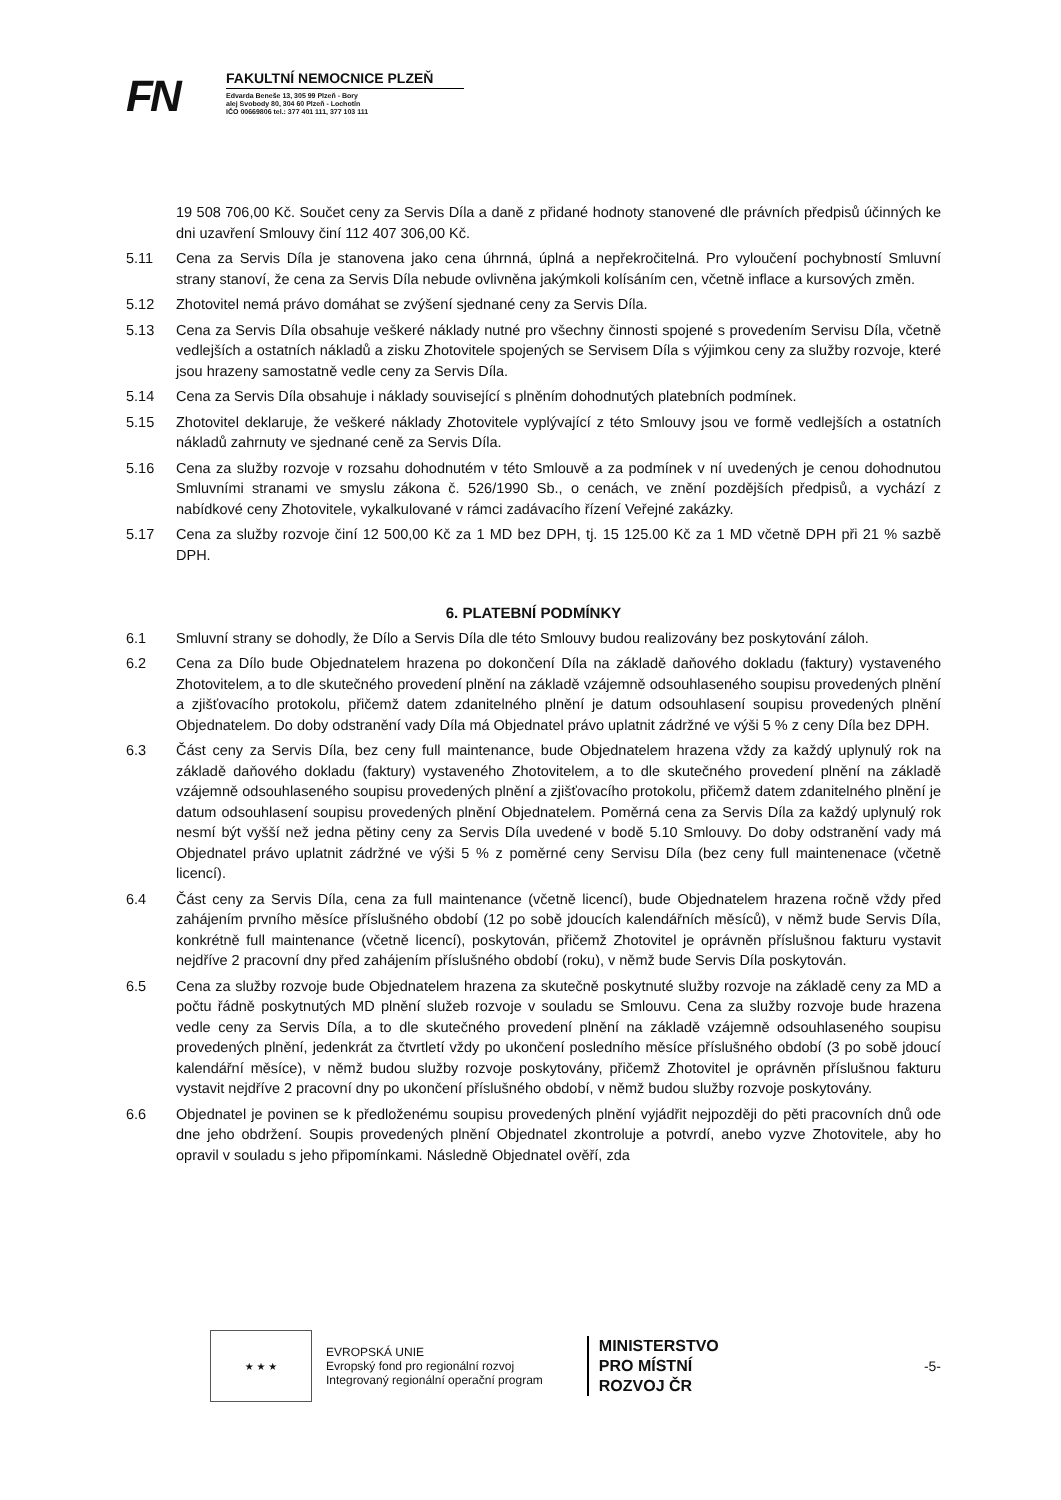FN
FAKULTNÍ NEMOCNICE PLZEŇ
Edvarda Beneše 13, 305 99 Plzeň - Bory
alej Svobody 80, 304 60 Plzeň - Lochotín
IČO 00669806 tel.: 377 401 111, 377 103 111
19 508 706,00 Kč. Součet ceny za Servis Díla a daně z přidané hodnoty stanovené dle právních předpisů účinných ke dni uzavření Smlouvy činí 112 407 306,00 Kč.
5.11 Cena za Servis Díla je stanovena jako cena úhrnná, úplná a nepřekročitelná. Pro vyloučení pochybností Smluvní strany stanoví, že cena za Servis Díla nebude ovlivněna jakýmkoli kolísáním cen, včetně inflace a kursových změn.
5.12 Zhotovitel nemá právo domáhat se zvýšení sjednané ceny za Servis Díla.
5.13 Cena za Servis Díla obsahuje veškeré náklady nutné pro všechny činnosti spojené s provedením Servisu Díla, včetně vedlejších a ostatních nákladů a zisku Zhotovitele spojených se Servisem Díla s výjimkou ceny za služby rozvoje, které jsou hrazeny samostatně vedle ceny za Servis Díla.
5.14 Cena za Servis Díla obsahuje i náklady související s plněním dohodnutých platebních podmínek.
5.15 Zhotovitel deklaruje, že veškeré náklady Zhotovitele vyplývající z této Smlouvy jsou ve formě vedlejších a ostatních nákladů zahrnuty ve sjednané ceně za Servis Díla.
5.16 Cena za služby rozvoje v rozsahu dohodnutém v této Smlouvě a za podmínek v ní uvedených je cenou dohodnutou Smluvními stranami ve smyslu zákona č. 526/1990 Sb., o cenách, ve znění pozdějších předpisů, a vychází z nabídkové ceny Zhotovitele, vykalkulované v rámci zadávacího řízení Veřejné zakázky.
5.17 Cena za služby rozvoje činí 12 500,00 Kč za 1 MD bez DPH, tj. 15 125.00 Kč za 1 MD včetně DPH při 21 % sazbě DPH.
6. PLATEBNÍ PODMÍNKY
6.1 Smluvní strany se dohodly, že Dílo a Servis Díla dle této Smlouvy budou realizovány bez poskytování záloh.
6.2 Cena za Dílo bude Objednatelem hrazena po dokončení Díla na základě daňového dokladu (faktury) vystaveného Zhotovitelem, a to dle skutečného provedení plnění na základě vzájemně odsouhlaseného soupisu provedených plnění a zjišťovacího protokolu, přičemž datem zdanitelného plnění je datum odsouhlasení soupisu provedených plnění Objednatelem. Do doby odstranění vady Díla má Objednatel právo uplatnit zádržné ve výši 5 % z ceny Díla bez DPH.
6.3 Část ceny za Servis Díla, bez ceny full maintenance, bude Objednatelem hrazena vždy za každý uplynulý rok na základě daňového dokladu (faktury) vystaveného Zhotovitelem, a to dle skutečného provedení plnění na základě vzájemně odsouhlaseného soupisu provedených plnění a zjišťovacího protokolu, přičemž datem zdanitelného plnění je datum odsouhlasení soupisu provedených plnění Objednatelem. Poměrná cena za Servis Díla za každý uplynulý rok nesmí být vyšší než jedna pětiny ceny za Servis Díla uvedené v bodě 5.10 Smlouvy. Do doby odstranění vady má Objednatel právo uplatnit zádržné ve výši 5 % z poměrné ceny Servisu Díla (bez ceny full maintenenace (včetně licencí).
6.4 Část ceny za Servis Díla, cena za full maintenance (včetně licencí), bude Objednatelem hrazena ročně vždy před zahájením prvního měsíce příslušného období (12 po sobě jdoucích kalendářních měsíců), v němž bude Servis Díla, konkrétně full maintenance (včetně licencí), poskytován, přičemž Zhotovitel je oprávněn příslušnou fakturu vystavit nejdříve 2 pracovní dny před zahájením příslušného období (roku), v němž bude Servis Díla poskytován.
6.5 Cena za služby rozvoje bude Objednatelem hrazena za skutečně poskytnuté služby rozvoje na základě ceny za MD a počtu řádně poskytnutých MD plnění služeb rozvoje v souladu se Smlouvu. Cena za služby rozvoje bude hrazena vedle ceny za Servis Díla, a to dle skutečného provedení plnění na základě vzájemně odsouhlaseného soupisu provedených plnění, jedenkrát za čtvrtletí vždy po ukončení posledního měsíce příslušného období (3 po sobě jdoucí kalendářní měsíce), v němž budou služby rozvoje poskytovány, přičemž Zhotovitel je oprávněn příslušnou fakturu vystavit nejdříve 2 pracovní dny po ukončení příslušného období, v němž budou služby rozvoje poskytovány.
6.6 Objednatel je povinen se k předloženému soupisu provedených plnění vyjádřit nejpozději do pěti pracovních dnů ode dne jeho obdržení. Soupis provedených plnění Objednatel zkontroluje a potvrdí, anebo vyzve Zhotovitele, aby ho opravil v souladu s jeho připomínkami. Následně Objednatel ověří, zda
★ ★ ★
EVROPSKÁ UNIE
Evropský fond pro regionální rozvoj
Integrovaný regionální operační program
MINISTERSTVO
PRO MÍSTNÍ
ROZVOJ ČR
-5-